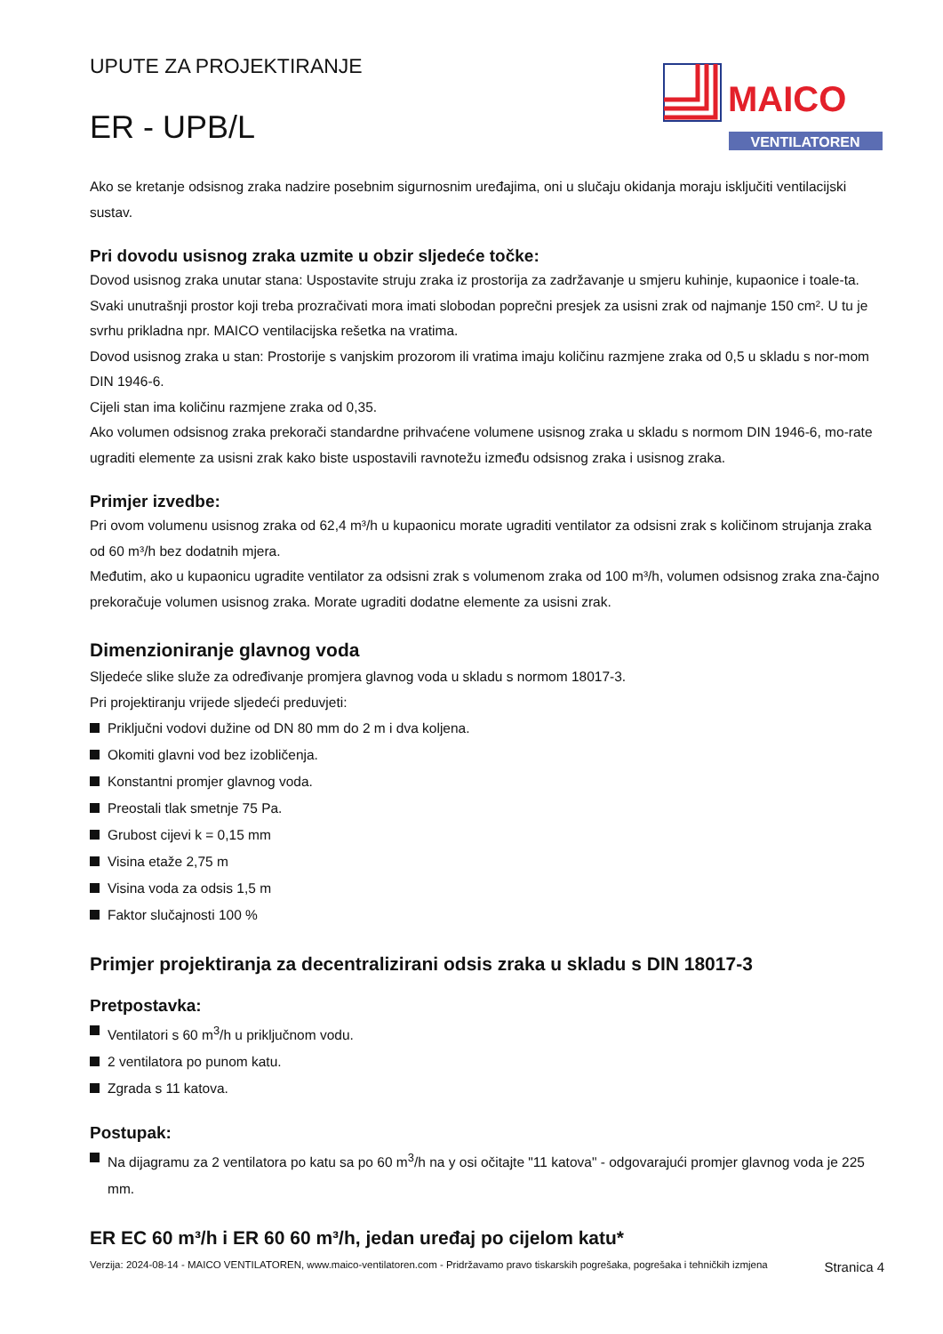UPUTE ZA PROJEKTIRANJE
ER - UPB/L
MAICO
VENTILATOREN
Ako se kretanje odsisnog zraka nadzire posebnim sigurnosnim uređajima, oni u slučaju okidanja moraju isključiti ventilacijski sustav.
Pri dovodu usisnog zraka uzmite u obzir sljedeće točke:
Dovod usisnog zraka unutar stana: Uspostavite struju zraka iz prostorija za zadržavanje u smjeru kuhinje, kupaonice i toale-ta.
Svaki unutrašnji prostor koji treba prozračivati mora imati slobodan poprečni presjek za usisni zrak od najmanje 150 cm². U tu je svrhu prikladna npr. MAICO ventilacijska rešetka na vratima.
Dovod usisnog zraka u stan: Prostorije s vanjskim prozorom ili vratima imaju količinu razmjene zraka od 0,5 u skladu s nor-mom DIN 1946-6.
Cijeli stan ima količinu razmjene zraka od 0,35.
Ako volumen odsisnog zraka prekorači standardne prihvaćene volumene usisnog zraka u skladu s normom DIN 1946-6, mo-rate ugraditi elemente za usisni zrak kako biste uspostavili ravnotežu između odsisnog zraka i usisnog zraka.
Primjer izvedbe:
Pri ovom volumenu usisnog zraka od 62,4 m³/h u kupaonicu morate ugraditi ventilator za odsisni zrak s količinom strujanja zraka od 60 m³/h bez dodatnih mjera.
Međutim, ako u kupaonicu ugradite ventilator za odsisni zrak s volumenom zraka od 100 m³/h, volumen odsisnog zraka zna-čajno prekoračuje volumen usisnog zraka. Morate ugraditi dodatne elemente za usisni zrak.
Dimenzioniranje glavnog voda
Sljedeće slike služe za određivanje promjera glavnog voda u skladu s normom 18017-3.
Pri projektiranju vrijede sljedeći preduvjeti:
Priključni vodovi dužine od DN 80 mm do 2 m i dva koljena.
Okomiti glavni vod bez izobličenja.
Konstantni promjer glavnog voda.
Preostali tlak smetnje 75 Pa.
Grubost cijevi k = 0,15 mm
Visina etaže 2,75 m
Visina voda za odsis 1,5 m
Faktor slučajnosti 100 %
Primjer projektiranja za decentralizirani odsis zraka u skladu s DIN 18017-3
Pretpostavka:
Ventilatori s 60 m<sup>3</sup>/h u priključnom vodu.
2 ventilatora po punom katu.
Zgrada s 11 katova.
Postupak:
Na dijagramu za 2 ventilatora po katu sa po 60 m<sup>3</sup>/h na y osi očitajte "11 katova" - odgovarajući promjer glavnog voda je 225 mm.
ER EC 60 m³/h i ER 60 60 m³/h, jedan uređaj po cijelom katu*
Verzija: 2024-08-14 - MAICO VENTILATOREN, www.maico-ventilatoren.com - Pridržavamo pravo tiskarskih pogrešaka, pogrešaka i tehničkih izmjena
Stranica 4